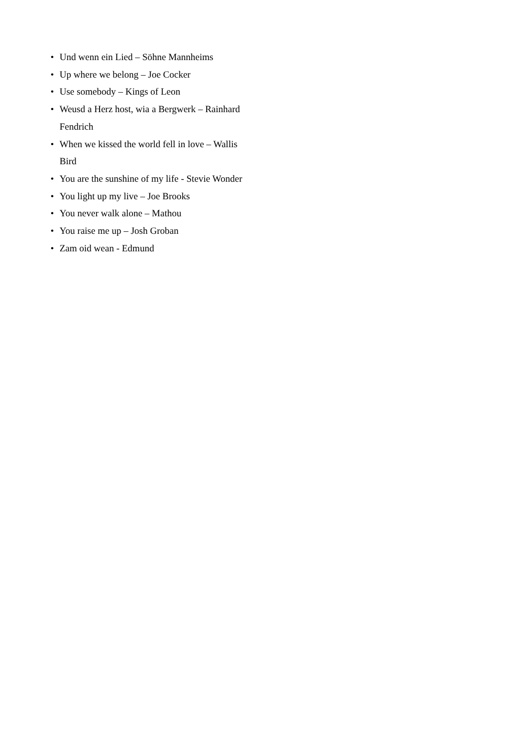• Und wenn ein Lied – Söhne Mannheims
• Up where we belong – Joe Cocker
• Use somebody – Kings of Leon
• Weusd a Herz host, wia a Bergwerk – Rainhard Fendrich
• When we kissed the world fell in love – Wallis Bird
• You are the sunshine of my life - Stevie Wonder
• You light up my live – Joe Brooks
• You never walk alone – Mathou
• You raise me up – Josh Groban
• Zam oid wean - Edmund